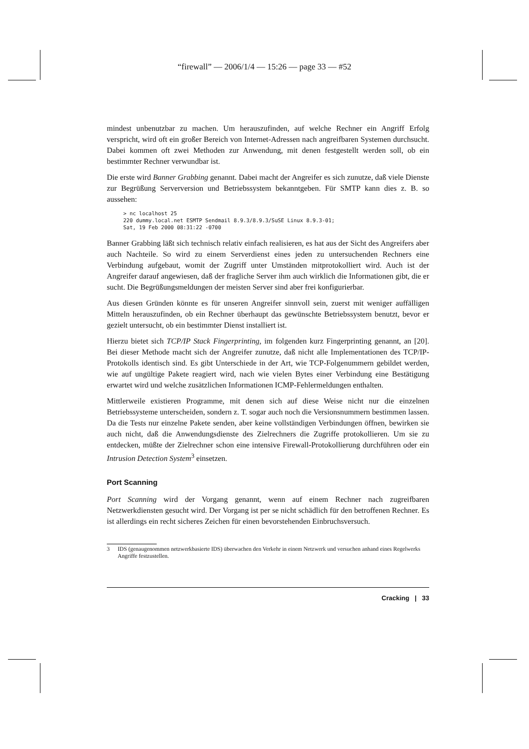“firewall” — 2006/1/4 — 15:26 — page 33 — #52
mindest unbenutzbar zu machen. Um herauszufinden, auf welche Rechner ein Angriff Erfolg verspricht, wird oft ein großer Bereich von Internet-Adressen nach angreifbaren Systemen durchsucht. Dabei kommen oft zwei Methoden zur Anwendung, mit denen festgestellt werden soll, ob ein bestimmter Rechner verwundbar ist.
Die erste wird Banner Grabbing genannt. Dabei macht der Angreifer es sich zunutze, daß viele Dienste zur Begrüßung Serverversion und Betriebssystem bekanntgeben. Für SMTP kann dies z. B. so aussehen:
> nc localhost 25
220 dummy.local.net ESMTP Sendmail 8.9.3/8.9.3/SuSE Linux 8.9.3-01;
Sat, 19 Feb 2000 08:31:22 -0700
Banner Grabbing läßt sich technisch relativ einfach realisieren, es hat aus der Sicht des Angreifers aber auch Nachteile. So wird zu einem Serverdienst eines jeden zu untersuchenden Rechners eine Verbindung aufgebaut, womit der Zugriff unter Umständen mitprotokolliert wird. Auch ist der Angreifer darauf angewiesen, daß der fragliche Server ihm auch wirklich die Informationen gibt, die er sucht. Die Begrüßungsmeldungen der meisten Server sind aber frei konfigurierbar.
Aus diesen Gründen könnte es für unseren Angreifer sinnvoll sein, zuerst mit weniger auffälligen Mitteln herauszufinden, ob ein Rechner überhaupt das gewünschte Betriebssystem benutzt, bevor er gezielt untersucht, ob ein bestimmter Dienst installiert ist.
Hierzu bietet sich TCP/IP Stack Fingerprinting, im folgenden kurz Fingerprinting genannt, an [20]. Bei dieser Methode macht sich der Angreifer zunutze, daß nicht alle Implementationen des TCP/IP-Protokolls identisch sind. Es gibt Unterschiede in der Art, wie TCP-Folgenummern gebildet werden, wie auf ungültige Pakete reagiert wird, nach wie vielen Bytes einer Verbindung eine Bestätigung erwartet wird und welche zusätzlichen Informationen ICMP-Fehlermeldungen enthalten.
Mittlerweile existieren Programme, mit denen sich auf diese Weise nicht nur die einzelnen Betriebssysteme unterscheiden, sondern z. T. sogar auch noch die Versionsnummern bestimmen lassen. Da die Tests nur einzelne Pakete senden, aber keine vollständigen Verbindungen öffnen, bewirken sie auch nicht, daß die Anwendungsdienste des Zielrechners die Zugriffe protokollieren. Um sie zu entdecken, müßte der Zielrechner schon eine intensive Firewall-Protokollierung durchführen oder ein Intrusion Detection System<sup>3</sup> einsetzen.
Port Scanning
Port Scanning wird der Vorgang genannt, wenn auf einem Rechner nach zugreifbaren Netzwerkdiensten gesucht wird. Der Vorgang ist per se nicht schädlich für den betroffenen Rechner. Es ist allerdings ein recht sicheres Zeichen für einen bevorstehenden Einbruchsversuch.
3 IDS (genaugenommen netzwerkbasierte IDS) überwachen den Verkehr in einem Netzwerk und versuchen anhand eines Regelwerks Angriffe festzustellen.
Cracking | 33